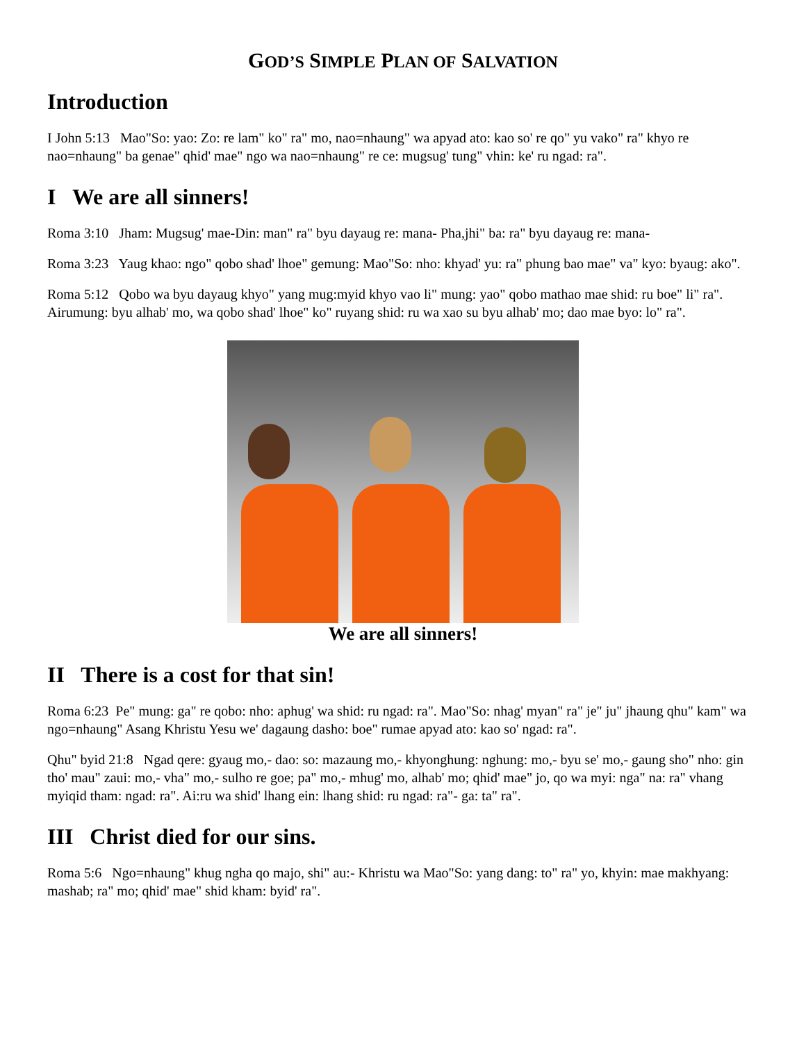GOD’S SIMPLE PLAN OF SALVATION
Introduction
I John 5:13 Mao"So: yao: Zo: re lam" ko" ra" mo, nao=nhaung" wa apyad ato: kao so' re qo" yu vako" ra" khyo re nao=nhaung" ba genae" qhid' mae" ngo wa nao=nhaung" re ce: mugsug' tung" vhin: ke' ru ngad: ra".
I We are all sinners!
Roma 3:10 Jham: Mugsug' mae-Din: man" ra" byu dayaug re: mana- Pha,jhi" ba: ra" byu dayaug re: mana-
Roma 3:23 Yaug khao: ngo" qobo shad' lhoe" gemung: Mao"So: nho: khyad' yu: ra" phung bao mae" va" kyo: byaug: ako".
Roma 5:12 Qobo wa byu dayaug khyo" yang mug:myid khyo vao li" mung: yao" qobo mathao mae shid: ru boe" li" ra". Airumung: byu alhab' mo, wa qobo shad' lhoe" ko" ruyang shid: ru wa xao su byu alhab' mo; dao mae byo: lo" ra".
We are all sinners!
II There is a cost for that sin!
Roma 6:23 Pe" mung: ga" re qobo: nho: aphug' wa shid: ru ngad: ra". Mao"So: nhag' myan" ra" je" ju" jhaung qhu" kam" wa ngo=nhaung" Asang Khristu Yesu we' dagaung dasho: boe" rumae apyad ato: kao so' ngad: ra".
Qhu" byid 21:8 Ngad qere: gyaug mo,- dao: so: mazaung mo,- khyonghung: nghung: mo,- byu se' mo,- gaung sho" nho: gin tho' mau" zaui: mo,- vha" mo,- sulho re goe; pa" mo,- mhug' mo, alhab' mo; qhid' mae" jo, qo wa myi: nga" na: ra" vhang myiqid tham: ngad: ra". Ai:ru wa shid' lhang ein: lhang shid: ru ngad: ra"- ga: ta" ra".
III Christ died for our sins.
Roma 5:6 Ngo=nhaung" khug ngha qo majo, shi" au:- Khristu wa Mao"So: yang dang: to" ra" yo, khyin: mae makhyang: mashab; ra" mo; qhid' mae" shid kham: byid' ra".